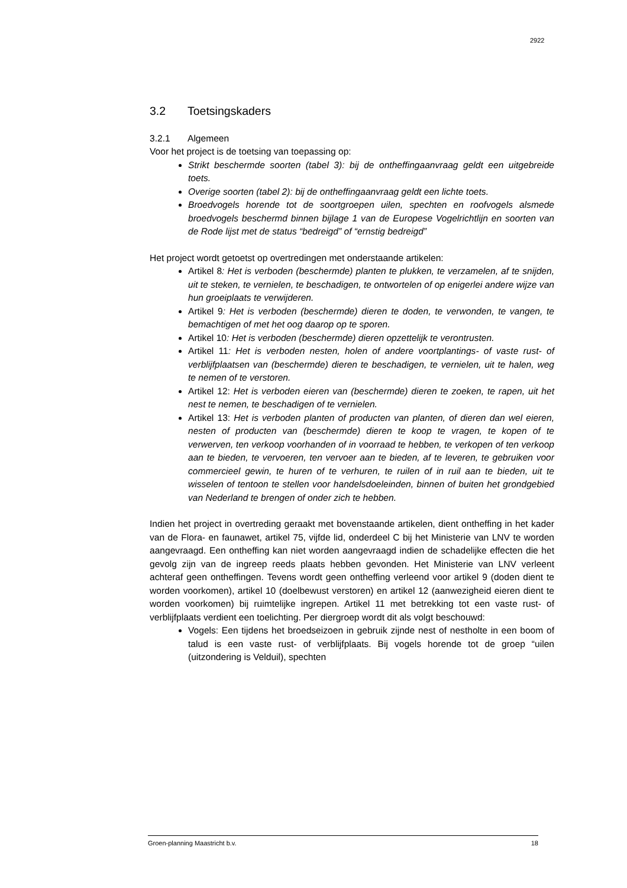2922
3.2 Toetsingskaders
3.2.1 Algemeen
Voor het project is de toetsing van toepassing op:
Strikt beschermde soorten (tabel 3): bij de ontheffingaanvraag geldt een uitgebreide toets.
Overige soorten (tabel 2): bij de ontheffingaanvraag geldt een lichte toets.
Broedvogels horende tot de soortgroepen uilen, spechten en roofvogels alsmede broedvogels beschermd binnen bijlage 1 van de Europese Vogelrichtlijn en soorten van de Rode lijst met de status “bedreigd” of “ernstig bedreigd”
Het project wordt getoetst op overtredingen met onderstaande artikelen:
Artikel 8: Het is verboden (beschermde) planten te plukken, te verzamelen, af te snijden, uit te steken, te vernielen, te beschadigen, te ontwortelen of op enigerlei andere wijze van hun groeiplaats te verwijderen.
Artikel 9: Het is verboden (beschermde) dieren te doden, te verwonden, te vangen, te bemachtigen of met het oog daarop op te sporen.
Artikel 10: Het is verboden (beschermde) dieren opzettelijk te verontrusten.
Artikel 11: Het is verboden nesten, holen of andere voortplantings- of vaste rust- of verblijfplaatsen van (beschermde) dieren te beschadigen, te vernielen, uit te halen, weg te nemen of te verstoren.
Artikel 12: Het is verboden eieren van (beschermde) dieren te zoeken, te rapen, uit het nest te nemen, te beschadigen of te vernielen.
Artikel 13: Het is verboden planten of producten van planten, of dieren dan wel eieren, nesten of producten van (beschermde) dieren te koop te vragen, te kopen of te verwerven, ten verkoop voorhanden of in voorraad te hebben, te verkopen of ten verkoop aan te bieden, te vervoeren, ten vervoer aan te bieden, af te leveren, te gebruiken voor commercieel gewin, te huren of te verhuren, te ruilen of in ruil aan te bieden, uit te wisselen of tentoon te stellen voor handelsdoeleinden, binnen of buiten het grondgebied van Nederland te brengen of onder zich te hebben.
Indien het project in overtreding geraakt met bovenstaande artikelen, dient ontheffing in het kader van de Flora- en faunawet, artikel 75, vijfde lid, onderdeel C bij het Ministerie van LNV te worden aangevraagd. Een ontheffing kan niet worden aangevraagd indien de schadelijke effecten die het gevolg zijn van de ingreep reeds plaats hebben gevonden. Het Ministerie van LNV verleent achteraf geen ontheffingen. Tevens wordt geen ontheffing verleend voor artikel 9 (doden dient te worden voorkomen), artikel 10 (doelbewust verstoren) en artikel 12 (aanwezigheid eieren dient te worden voorkomen) bij ruimtelijke ingrepen. Artikel 11 met betrekking tot een vaste rust- of verblijfplaats verdient een toelichting. Per diergroep wordt dit als volgt beschouwd:
Vogels: Een tijdens het broedseizoen in gebruik zijnde nest of nestholte in een boom of talud is een vaste rust- of verblijfplaats. Bij vogels horende tot de groep “uilen (uitzondering is Velduil), spechten
Groen-planning Maastricht b.v. 18